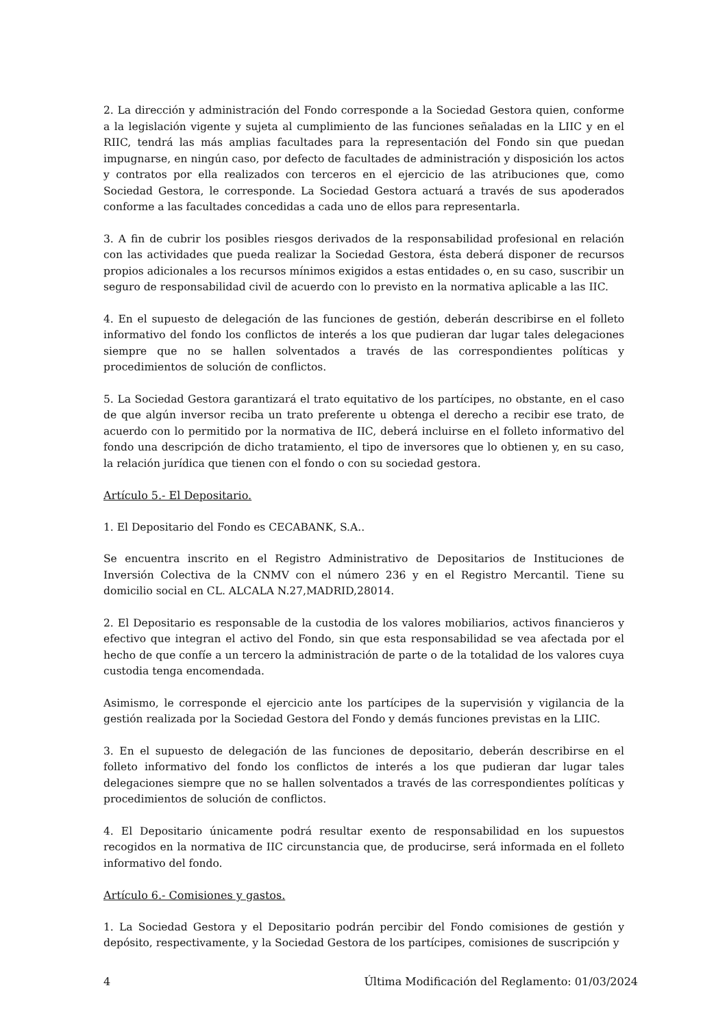2. La dirección y administración del Fondo corresponde a la Sociedad Gestora quien, conforme a la legislación vigente y sujeta al cumplimiento de las funciones señaladas en la LIIC y en el RIIC, tendrá las más amplias facultades para la representación del Fondo sin que puedan impugnarse, en ningún caso, por defecto de facultades de administración y disposición los actos y contratos por ella realizados con terceros en el ejercicio de las atribuciones que, como Sociedad Gestora, le corresponde. La Sociedad Gestora actuará a través de sus apoderados conforme a las facultades concedidas a cada uno de ellos para representarla.
3. A fin de cubrir los posibles riesgos derivados de la responsabilidad profesional en relación con las actividades que pueda realizar la Sociedad Gestora, ésta deberá disponer de recursos propios adicionales a los recursos mínimos exigidos a estas entidades o, en su caso, suscribir un seguro de responsabilidad civil de acuerdo con lo previsto en la normativa aplicable a las IIC.
4. En el supuesto de delegación de las funciones de gestión, deberán describirse en el folleto informativo del fondo los conflictos de interés a los que pudieran dar lugar tales delegaciones siempre que no se hallen solventados a través de las correspondientes políticas y procedimientos de solución de conflictos.
5. La Sociedad Gestora garantizará el trato equitativo de los partícipes, no obstante, en el caso de que algún inversor reciba un trato preferente u obtenga el derecho a recibir ese trato, de acuerdo con lo permitido por la normativa de IIC, deberá incluirse en el folleto informativo del fondo una descripción de dicho tratamiento, el tipo de inversores que lo obtienen y, en su caso, la relación jurídica que tienen con el fondo o con su sociedad gestora.
Artículo 5.- El Depositario.
1. El Depositario del Fondo es CECABANK, S.A..
Se encuentra inscrito en el Registro Administrativo de Depositarios de Instituciones de Inversión Colectiva de la CNMV con el número 236 y en el Registro Mercantil. Tiene su domicilio social en CL. ALCALA N.27,MADRID,28014.
2. El Depositario es responsable de la custodia de los valores mobiliarios, activos financieros y efectivo que integran el activo del Fondo, sin que esta responsabilidad se vea afectada por el hecho de que confíe a un tercero la administración de parte o de la totalidad de los valores cuya custodia tenga encomendada.
Asimismo, le corresponde el ejercicio ante los partícipes de la supervisión y vigilancia de la gestión realizada por la Sociedad Gestora del Fondo y demás funciones previstas en la LIIC.
3. En el supuesto de delegación de las funciones de depositario, deberán describirse en el folleto informativo del fondo los conflictos de interés a los que pudieran dar lugar tales delegaciones siempre que no se hallen solventados a través de las correspondientes políticas y procedimientos de solución de conflictos.
4. El Depositario únicamente podrá resultar exento de responsabilidad en los supuestos recogidos en la normativa de IIC circunstancia que, de producirse, será informada en el folleto informativo del fondo.
Artículo 6.- Comisiones y gastos.
1. La Sociedad Gestora y el Depositario podrán percibir del Fondo comisiones de gestión y depósito, respectivamente, y la Sociedad Gestora de los partícipes, comisiones de suscripción y
4 Última Modificación del Reglamento: 01/03/2024